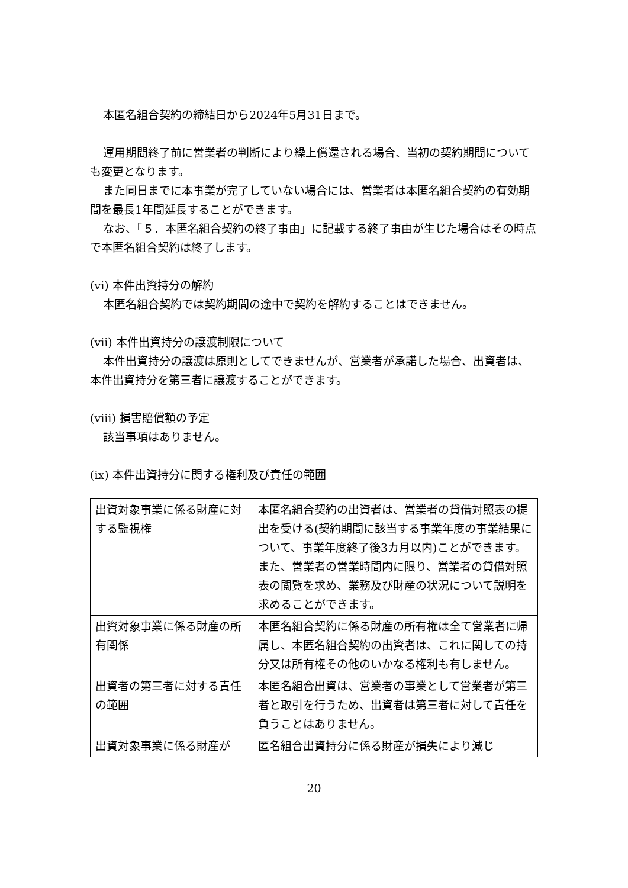本匿名組合契約の締結日から2024年5月31日まで。
運用期間終了前に営業者の判断により繰上償還される場合、当初の契約期間についても変更となります。
また同日までに本事業が完了していない場合には、営業者は本匿名組合契約の有効期間を最長1年間延長することができます。
なお、「５．本匿名組合契約の終了事由」に記載する終了事由が生じた場合はその時点で本匿名組合契約は終了します。
(vi) 本件出資持分の解約
本匿名組合契約では契約期間の途中で契約を解約することはできません。
(vii) 本件出資持分の譲渡制限について
本件出資持分の譲渡は原則としてできませんが、営業者が承諾した場合、出資者は、本件出資持分を第三者に譲渡することができます。
(viii) 損害賠償額の予定
該当事項はありません。
(ix) 本件出資持分に関する権利及び責任の範囲
| 出資対象事業に係る財産に対する監視権 | 本匿名組合契約の出資者は、営業者の貸借対照表の提出を受ける(契約期間に該当する事業年度の事業結果について、事業年度終了後3カ月以内)ことができます。 また、営業者の営業時間内に限り、営業者の貸借対照表の閲覧を求め、業務及び財産の状況について説明を求めることができます。 |
| 出資対象事業に係る財産の所有関係 | 本匿名組合契約に係る財産の所有権は全て営業者に帰属し、本匿名組合契約の出資者は、これに関しての持分又は所有権その他のいかなる権利も有しません。 |
| 出資者の第三者に対する責任の範囲 | 本匿名組合出資は、営業者の事業として営業者が第三者と取引を行うため、出資者は第三者に対して責任を負うことはありません。 |
| 出資対象事業に係る財産が | 匿名組合出資持分に係る財産が損失により減じ |
20